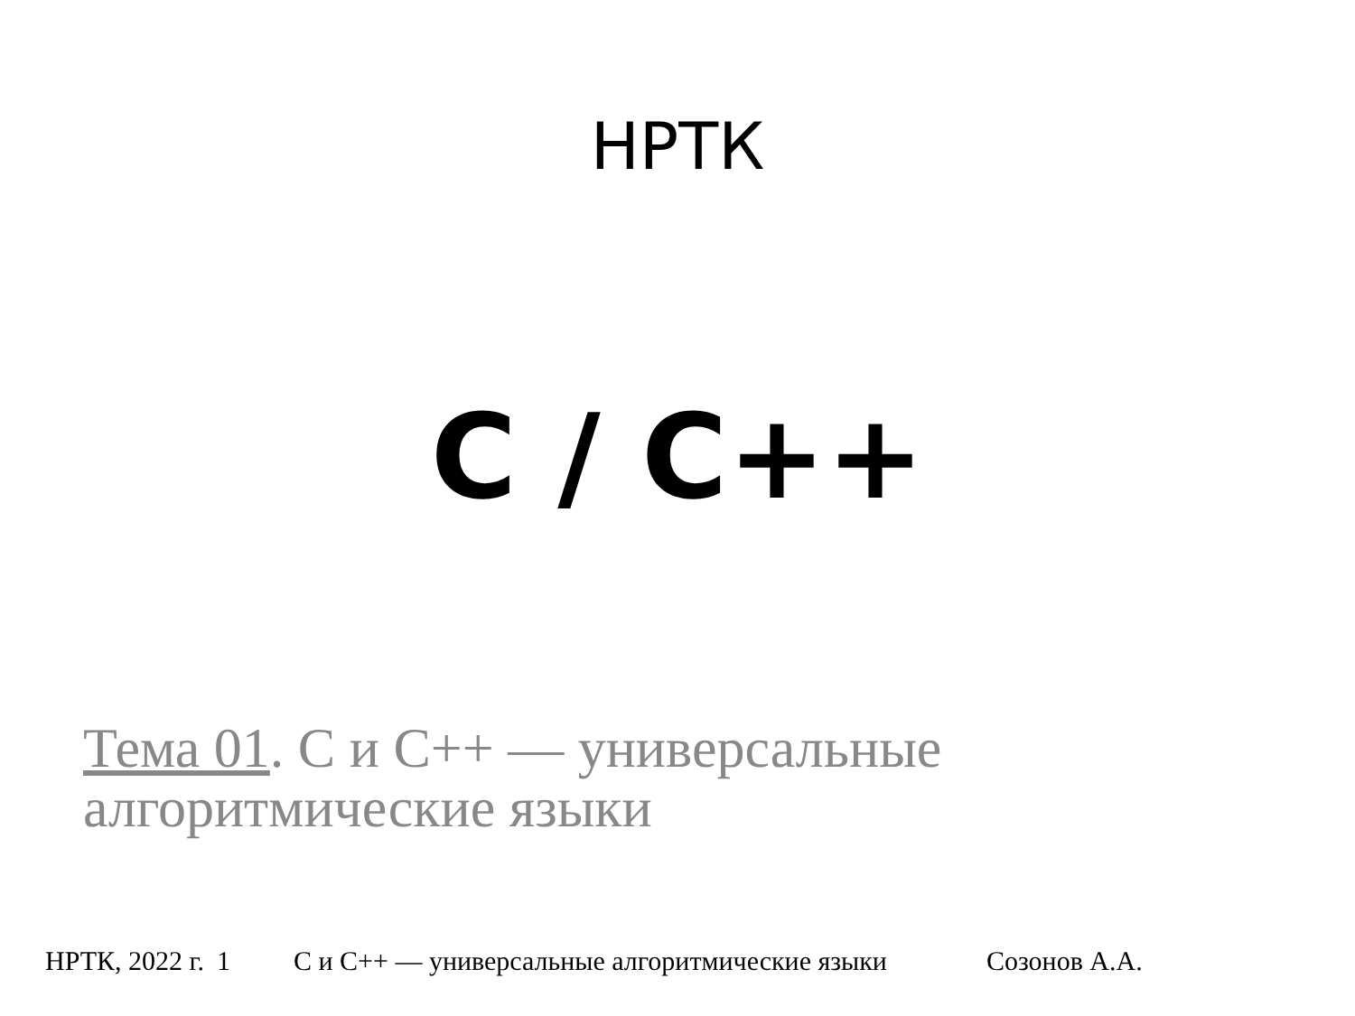НРТК
C / C++
Тема 01. С и С++ — универсальные алгоритмические языки
НРТК, 2022 г. 1 С и С++ — универсальные алгоритмические языки Созонов А.А.